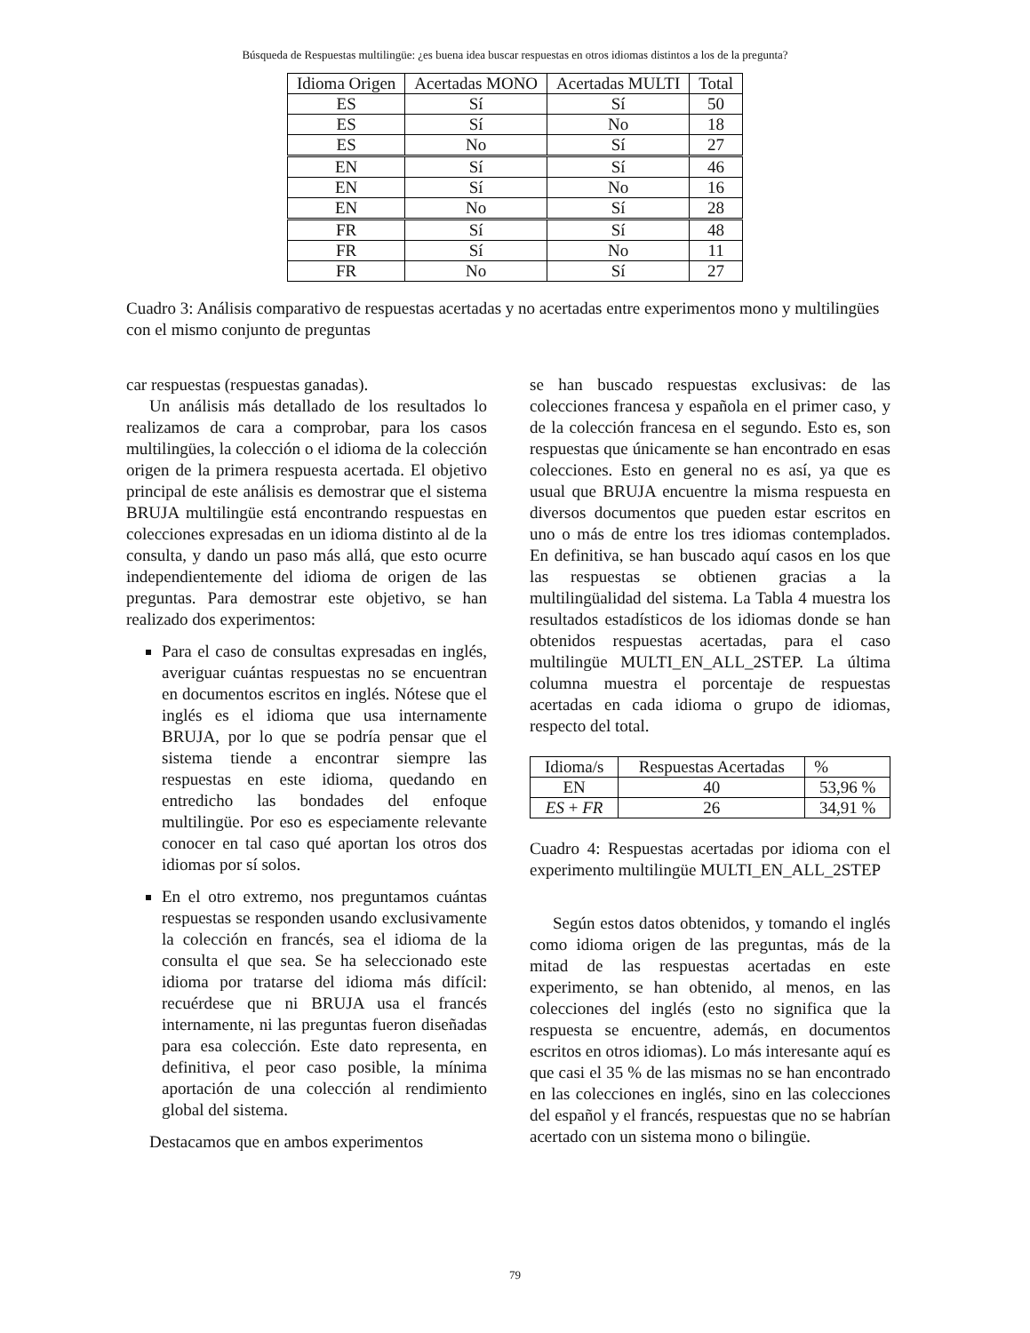Búsqueda de Respuestas multilingüe: ¿es buena idea buscar respuestas en otros idiomas distintos a los de la pregunta?
| Idioma Origen | Acertadas MONO | Acertadas MULTI | Total |
| --- | --- | --- | --- |
| ES | Sí | Sí | 50 |
| ES | Sí | No | 18 |
| ES | No | Sí | 27 |
| EN | Sí | Sí | 46 |
| EN | Sí | No | 16 |
| EN | No | Sí | 28 |
| FR | Sí | Sí | 48 |
| FR | Sí | No | 11 |
| FR | No | Sí | 27 |
Cuadro 3: Análisis comparativo de respuestas acertadas y no acertadas entre experimentos mono y multilingües con el mismo conjunto de preguntas
car respuestas (respuestas ganadas).
Un análisis más detallado de los resultados lo realizamos de cara a comprobar, para los casos multilingües, la colección o el idioma de la colección origen de la primera respuesta acertada. El objetivo principal de este análisis es demostrar que el sistema BRUJA multilingüe está encontrando respuestas en colecciones expresadas en un idioma distinto al de la consulta, y dando un paso más allá, que esto ocurre independientemente del idioma de origen de las preguntas. Para demostrar este objetivo, se han realizado dos experimentos:
Para el caso de consultas expresadas en inglés, averiguar cuántas respuestas no se encuentran en documentos escritos en inglés. Nótese que el inglés es el idioma que usa internamente BRUJA, por lo que se podría pensar que el sistema tiende a encontrar siempre las respuestas en este idioma, quedando en entredicho las bondades del enfoque multilingüe. Por eso es especiamente relevante conocer en tal caso qué aportan los otros dos idiomas por sí solos.
En el otro extremo, nos preguntamos cuántas respuestas se responden usando exclusivamente la colección en francés, sea el idioma de la consulta el que sea. Se ha seleccionado este idioma por tratarse del idioma más difícil: recuérdese que ni BRUJA usa el francés internamente, ni las preguntas fueron diseñadas para esa colección. Este dato representa, en definitiva, el peor caso posible, la mínima aportación de una colección al rendimiento global del sistema.
Destacamos que en ambos experimentos
se han buscado respuestas exclusivas: de las colecciones francesa y española en el primer caso, y de la colección francesa en el segundo. Esto es, son respuestas que únicamente se han encontrado en esas colecciones. Esto en general no es así, ya que es usual que BRUJA encuentre la misma respuesta en diversos documentos que pueden estar escritos en uno o más de entre los tres idiomas contemplados. En definitiva, se han buscado aquí casos en los que las respuestas se obtienen gracias a la multilingüalidad del sistema. La Tabla 4 muestra los resultados estadísticos de los idiomas donde se han obtenidos respuestas acertadas, para el caso multilingüe MULTI_EN_ALL_2STEP. La última columna muestra el porcentaje de respuestas acertadas en cada idioma o grupo de idiomas, respecto del total.
| Idioma/s | Respuestas Acertadas | % |
| --- | --- | --- |
| EN | 40 | 53,96 % |
| ES + FR | 26 | 34,91 % |
Cuadro 4: Respuestas acertadas por idioma con el experimento multilingüe MULTI_EN_ALL_2STEP
Según estos datos obtenidos, y tomando el inglés como idioma origen de las preguntas, más de la mitad de las respuestas acertadas en este experimento, se han obtenido, al menos, en las colecciones del inglés (esto no significa que la respuesta se encuentre, además, en documentos escritos en otros idiomas). Lo más interesante aquí es que casi el 35 % de las mismas no se han encontrado en las colecciones en inglés, sino en las colecciones del español y el francés, respuestas que no se habrían acertado con un sistema mono o bilingüe.
79